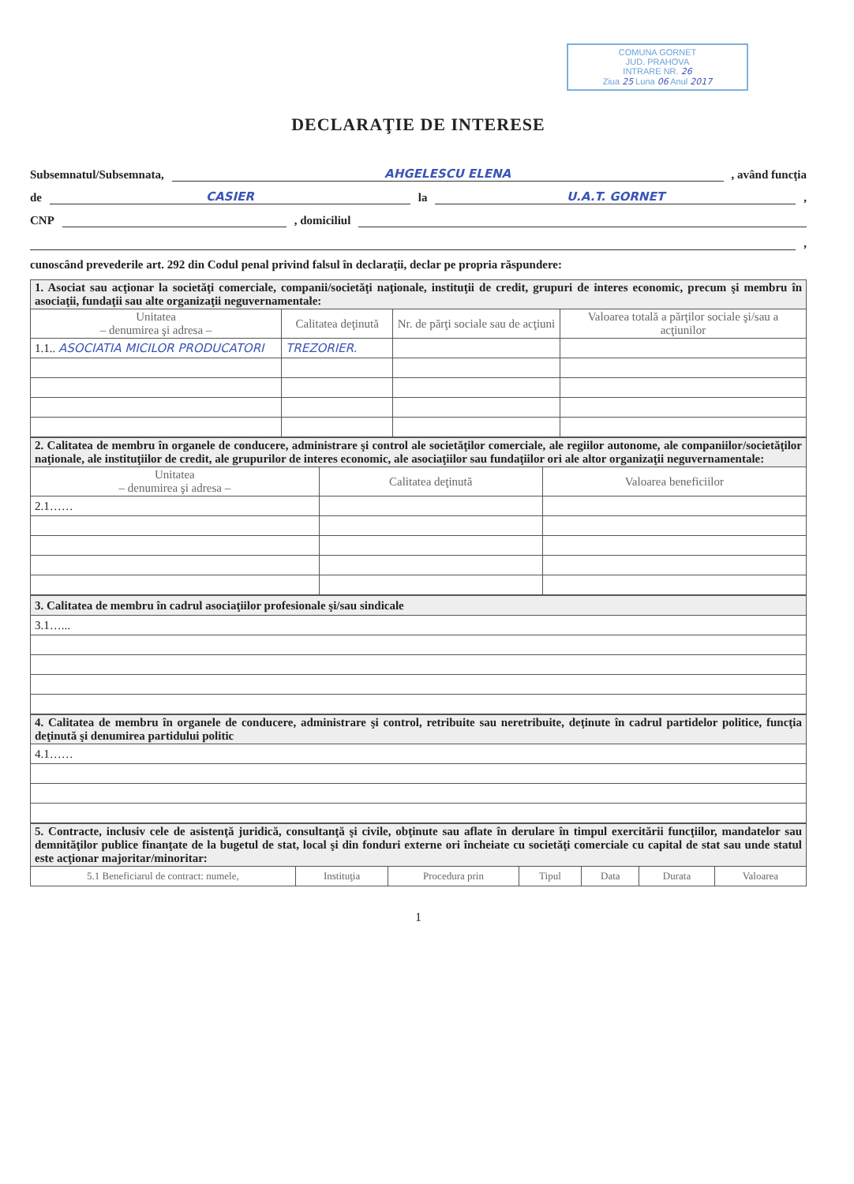COMUNA GORNET
JUD. PRAHOVA
INTRARE NR. 26
Ziua 25 Luna 06 Anul 2017
DECLARAŢIE DE INTERESE
Subsemnatul/Subsemnata, AHGELESCU ELENA , având funcţia
de CASIER la U.A.T. GORNET ,
CNP , domiciliul
,
cunoscând prevederile art. 292 din Codul penal privind falsul în declaraţii, declar pe propria răspundere:
| 1. Asociat sau acţionar la societăţi comerciale, companii/societăţi naţionale, instituţii de credit, grupuri de interes economic, precum şi membru în asociaţii, fundaţii sau alte organizaţii neguvernamentale: | | | |
| Unitatea – denumirea şi adresa – | Calitatea deţinută | Nr. de părţi sociale sau de acţiuni | Valoarea totală a părţilor sociale şi/sau a acţiunilor |
| 1.1.. ASOCIATIA MICILOR PRODUCATORI | TREZORIER. | | |
| 2. Calitatea de membru în organele de conducere, administrare şi control ale societăţilor comerciale, ale regiilor autonome, ale companiilor/societăţilor naţionale, ale instituţiilor de credit, ale grupurilor de interes economic, ale asociaţiilor sau fundaţiilor ori ale altor organizaţii neguvernamentale: | | |
| Unitatea – denumirea şi adresa – | Calitatea deţinută | Valoarea beneficiilor |
| 2.1…… | | |
| 3. Calitatea de membru în cadrul asociaţiilor profesionale şi/sau sindicale |
| 3.1…... |
| 4. Calitatea de membru în organele de conducere, administrare şi control, retribuite sau neretribuite, deţinute în cadrul partidelor politice, funcţia deţinută şi denumirea partidului politic |
| 4.1…… |
| 5. Contracte, inclusiv cele de asistenţă juridică, consultanţă şi civile, obţinute sau aflate în derulare în timpul exercitării funcţiilor, mandatelor sau demnităţilor publice finanţate de la bugetul de stat, local şi din fonduri externe ori încheiate cu societăţi comerciale cu capital de stat sau unde statul este acţionar majoritar/minoritar: | | | | | | |
| 5.1 Beneficiarul de contract: numele, | Instituţia | Procedura prin | Tipul | Data | Durata | Valoarea |
1